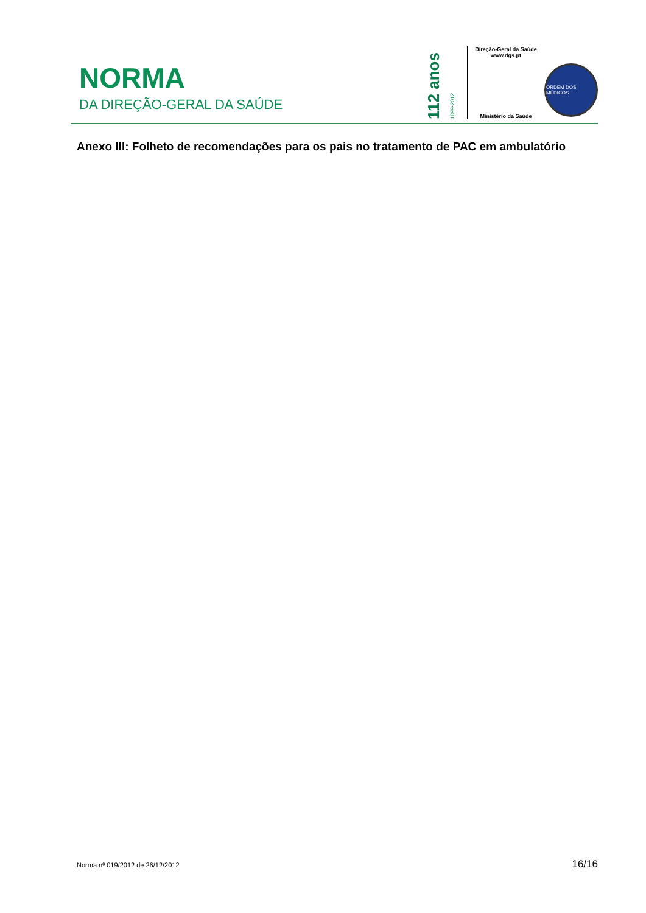NORMA
DA DIREÇÃO-GERAL DA SAÚDE
112 anos 1899-2012
Direção-Geral da Saúde
www.dgs.pt
Ministério da Saúde
ORDEM DOS MÉDICOS
Anexo III: Folheto de recomendações para os pais no tratamento de PAC em ambulatório
Norma nº 019/2012 de 26/12/2012 16/16